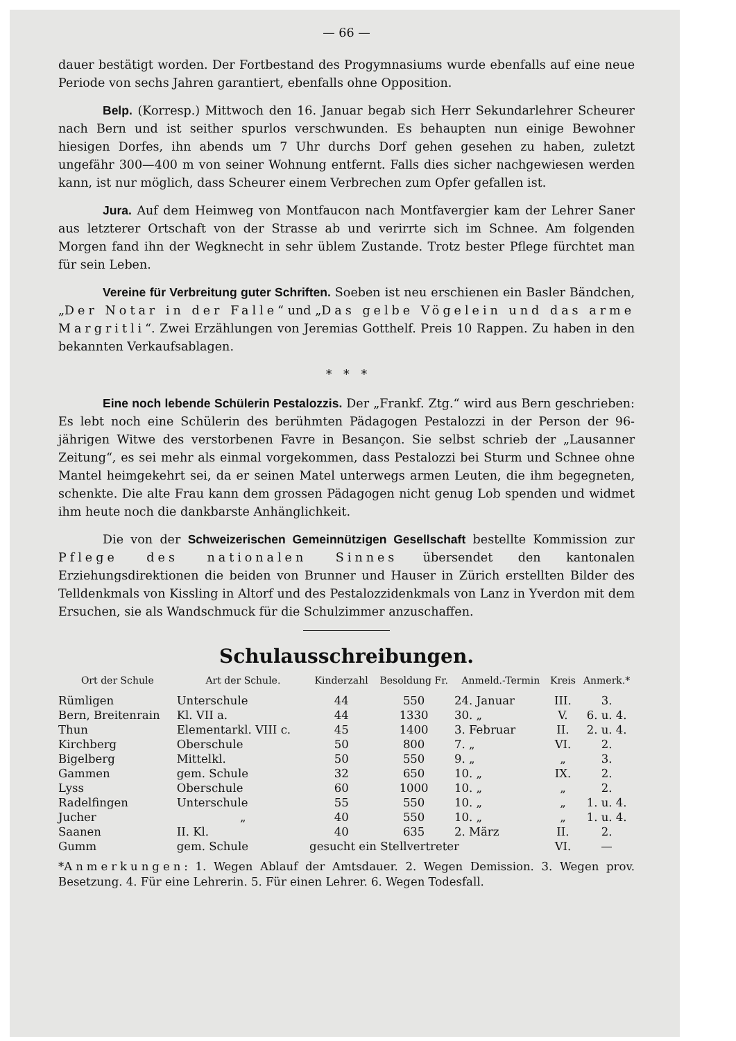— 66 —
dauer bestätigt worden. Der Fortbestand des Progymnasiums wurde ebenfalls auf eine neue Periode von sechs Jahren garantiert, ebenfalls ohne Opposition.
Belp. (Korresp.) Mittwoch den 16. Januar begab sich Herr Sekundarlehrer Scheurer nach Bern und ist seither spurlos verschwunden. Es behaupten nun einige Bewohner hiesigen Dorfes, ihn abends um 7 Uhr durchs Dorf gehen gesehen zu haben, zuletzt ungefähr 300—400 m von seiner Wohnung entfernt. Falls dies sicher nachgewiesen werden kann, ist nur möglich, dass Scheurer einem Verbrechen zum Opfer gefallen ist.
Jura. Auf dem Heimweg von Montfaucon nach Montfavergier kam der Lehrer Saner aus letzterer Ortschaft von der Strasse ab und verirrte sich im Schnee. Am folgenden Morgen fand ihn der Wegknecht in sehr üblem Zustande. Trotz bester Pflege fürchtet man für sein Leben.
Vereine für Verbreitung guter Schriften. Soeben ist neu erschienen ein Basler Bändchen, „Der Notar in der Falle“ und „Das gelbe Vögelein und das arme Margritli“. Zwei Erzählungen von Jeremias Gotthelf. Preis 10 Rappen. Zu haben in den bekannten Verkaufsablagen.
* * *
Eine noch lebende Schülerin Pestalozzis. Der „Frankf. Ztg.“ wird aus Bern geschrieben: Es lebt noch eine Schülerin des berühmten Pädagogen Pestalozzi in der Person der 96-jährigen Witwe des verstorbenen Favre in Besançon. Sie selbst schrieb der „Lausanner Zeitung“, es sei mehr als einmal vorgekommen, dass Pestalozzi bei Sturm und Schnee ohne Mantel heimgekehrt sei, da er seinen Matel unterwegs armen Leuten, die ihm begegneten, schenkte. Die alte Frau kann dem grossen Pädagogen nicht genug Lob spenden und widmet ihm heute noch die dankbarste Anhänglichkeit.
Die von der Schweizerischen Gemeinnützigen Gesellschaft bestellte Kommission zur Pflege des nationalen Sinnes übersendet den kantonalen Erziehungsdirektionen die beiden von Brunner und Hauser in Zürich erstellten Bilder des Telldenkmals von Kissling in Altorf und des Pestalozzidenkmals von Lanz in Yverdon mit dem Ersuchen, sie als Wandschmuck für die Schulzimmer anzuschaffen.
Schulausschreibungen.
| Ort der Schule | Art der Schule. | Kinderzahl | Besoldung Fr. | Anmeld.-Termin | Kreis | Anmerk.* |
| --- | --- | --- | --- | --- | --- | --- |
| Rümligen | Unterschule | 44 | 550 | 24. Januar | III. | 3. |
| Bern, Breitenrain | Kl. VII a. | 44 | 1330 | 30. „ | V. | 6. u. 4. |
| Thun | Elementarkl. VIII c. | 45 | 1400 | 3. Februar | II. | 2. u. 4. |
| Kirchberg | Oberschule | 50 | 800 | 7. „ | VI. | 2. |
| Bigelberg | Mittelkl. | 50 | 550 | 9. „ | „ | 3. |
| Gammen | gem. Schule | 32 | 650 | 10. „ | IX. | 2. |
| Lyss | Oberschule | 60 | 1000 | 10. „ | „ | 2. |
| Radelfingen | Unterschule | 55 | 550 | 10. „ | „ | 1. u. 4. |
| Jucher | „ | 40 | 550 | 10. „ | „ | 1. u. 4. |
| Saanen | II. Kl. | 40 | 635 | 2. März | II. | 2. |
| Gumm | gem. Schule | gesucht ein Stellvertreter | | | VI. | — |
*Anmerkungen: 1. Wegen Ablauf der Amtsdauer. 2. Wegen Demission. 3. Wegen prov. Besetzung. 4. Für eine Lehrerin. 5. Für einen Lehrer. 6. Wegen Todesfall.